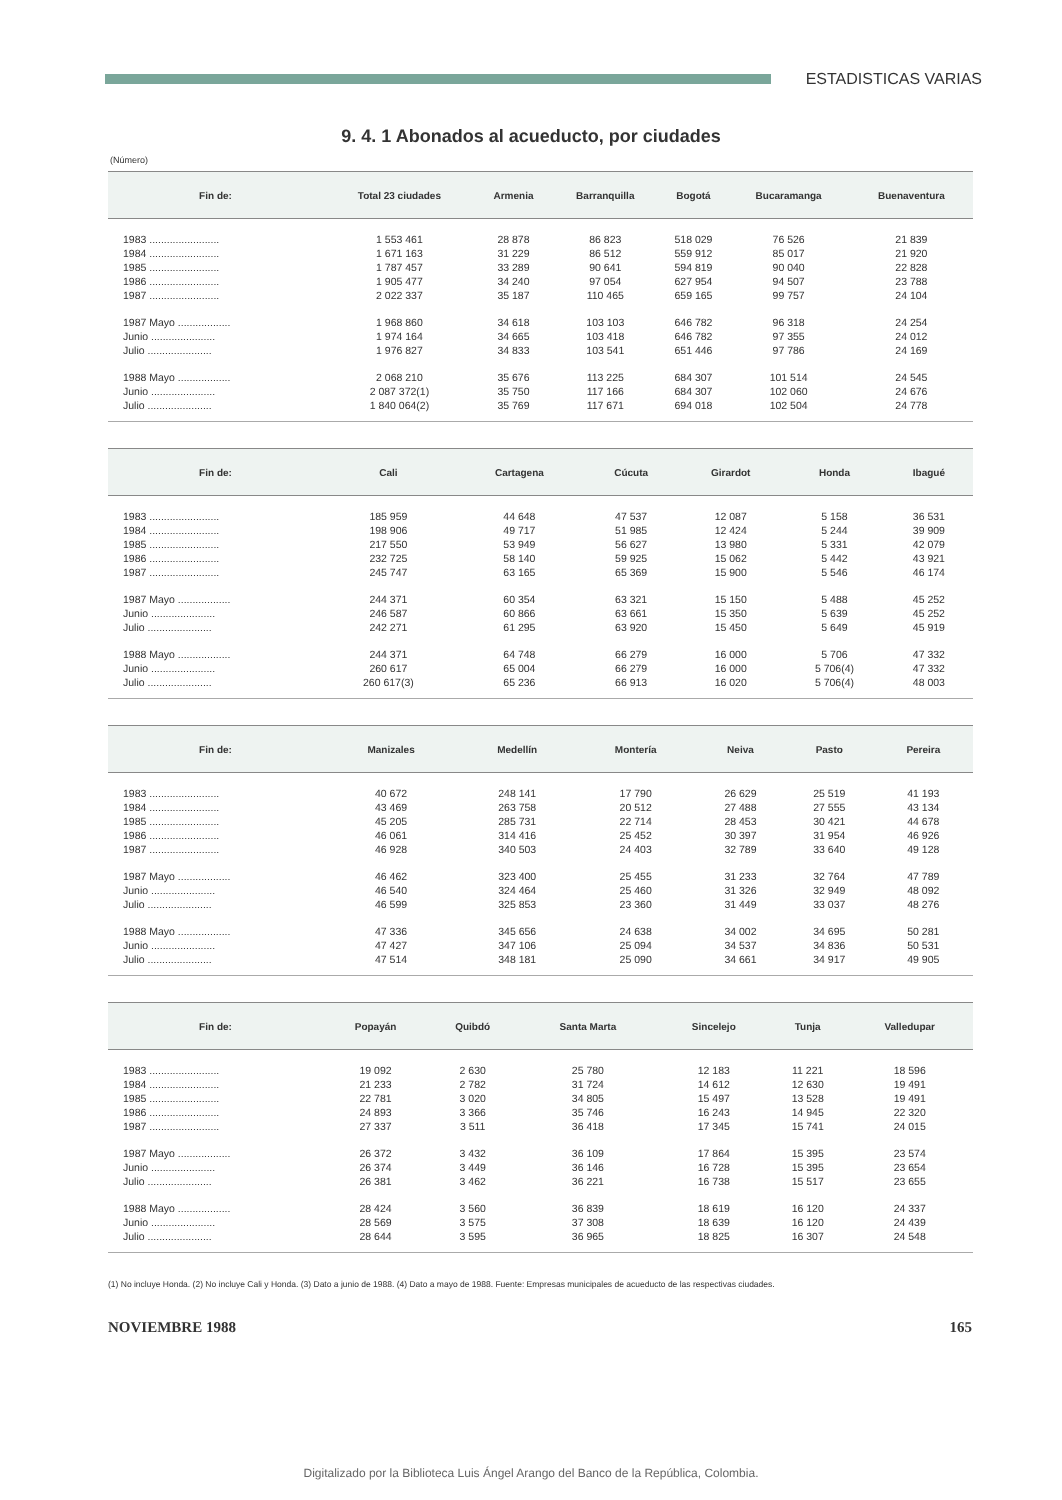ESTADISTICAS VARIAS
9. 4. 1 Abonados al acueducto, por ciudades
(Número)
| Fin de: | Total 23 ciudades | Armenia | Barranquilla | Bogotá | Bucaramanga | Buenaventura |
| --- | --- | --- | --- | --- | --- | --- |
| 1983 ........................ | 1 553 461 | 28 878 | 86 823 | 518 029 | 76 526 | 21 839 |
| 1984 ........................ | 1 671 163 | 31 229 | 86 512 | 559 912 | 85 017 | 21 920 |
| 1985 ........................ | 1 787 457 | 33 289 | 90 641 | 594 819 | 90 040 | 22 828 |
| 1986 ........................ | 1 905 477 | 34 240 | 97 054 | 627 954 | 94 507 | 23 788 |
| 1987 ........................ | 2 022 337 | 35 187 | 110 465 | 659 165 | 99 757 | 24 104 |
| 1987 Mayo .................. | 1 968 860 | 34 618 | 103 103 | 646 782 | 96 318 | 24 254 |
| Junio ...................... | 1 974 164 | 34 665 | 103 418 | 646 782 | 97 355 | 24 012 |
| Julio ...................... | 1 976 827 | 34 833 | 103 541 | 651 446 | 97 786 | 24 169 |
| 1988 Mayo .................. | 2 068 210 | 35 676 | 113 225 | 684 307 | 101 514 | 24 545 |
| Junio ...................... | 2 087 372(1) | 35 750 | 117 166 | 684 307 | 102 060 | 24 676 |
| Julio ...................... | 1 840 064(2) | 35 769 | 117 671 | 694 018 | 102 504 | 24 778 |
| Fin de: | Cali | Cartagena | Cúcuta | Girardot | Honda | Ibagué |
| --- | --- | --- | --- | --- | --- | --- |
| 1983 ........................ | 185 959 | 44 648 | 47 537 | 12 087 | 5 158 | 36 531 |
| 1984 ........................ | 198 906 | 49 717 | 51 985 | 12 424 | 5 244 | 39 909 |
| 1985 ........................ | 217 550 | 53 949 | 56 627 | 13 980 | 5 331 | 42 079 |
| 1986 ........................ | 232 725 | 58 140 | 59 925 | 15 062 | 5 442 | 43 921 |
| 1987 ........................ | 245 747 | 63 165 | 65 369 | 15 900 | 5 546 | 46 174 |
| 1987 Mayo .................. | 244 371 | 60 354 | 63 321 | 15 150 | 5 488 | 45 252 |
| Junio ...................... | 246 587 | 60 866 | 63 661 | 15 350 | 5 639 | 45 252 |
| Julio ...................... | 242 271 | 61 295 | 63 920 | 15 450 | 5 649 | 45 919 |
| 1988 Mayo .................. | 244 371 | 64 748 | 66 279 | 16 000 | 5 706 | 47 332 |
| Junio ...................... | 260 617 | 65 004 | 66 279 | 16 000 | 5 706(4) | 47 332 |
| Julio ...................... | 260 617(3) | 65 236 | 66 913 | 16 020 | 5 706(4) | 48 003 |
| Fin de: | Manizales | Medellín | Montería | Neiva | Pasto | Pereira |
| --- | --- | --- | --- | --- | --- | --- |
| 1983 ........................ | 40 672 | 248 141 | 17 790 | 26 629 | 25 519 | 41 193 |
| 1984 ........................ | 43 469 | 263 758 | 20 512 | 27 488 | 27 555 | 43 134 |
| 1985 ........................ | 45 205 | 285 731 | 22 714 | 28 453 | 30 421 | 44 678 |
| 1986 ........................ | 46 061 | 314 416 | 25 452 | 30 397 | 31 954 | 46 926 |
| 1987 ........................ | 46 928 | 340 503 | 24 403 | 32 789 | 33 640 | 49 128 |
| 1987 Mayo .................. | 46 462 | 323 400 | 25 455 | 31 233 | 32 764 | 47 789 |
| Junio ...................... | 46 540 | 324 464 | 25 460 | 31 326 | 32 949 | 48 092 |
| Julio ...................... | 46 599 | 325 853 | 23 360 | 31 449 | 33 037 | 48 276 |
| 1988 Mayo .................. | 47 336 | 345 656 | 24 638 | 34 002 | 34 695 | 50 281 |
| Junio ...................... | 47 427 | 347 106 | 25 094 | 34 537 | 34 836 | 50 531 |
| Julio ...................... | 47 514 | 348 181 | 25 090 | 34 661 | 34 917 | 49 905 |
| Fin de: | Popayán | Quibdó | Santa Marta | Sincelejo | Tunja | Valledupar |
| --- | --- | --- | --- | --- | --- | --- |
| 1983 ........................ | 19 092 | 2 630 | 25 780 | 12 183 | 11 221 | 18 596 |
| 1984 ........................ | 21 233 | 2 782 | 31 724 | 14 612 | 12 630 | 19 491 |
| 1985 ........................ | 22 781 | 3 020 | 34 805 | 15 497 | 13 528 | 19 491 |
| 1986 ........................ | 24 893 | 3 366 | 35 746 | 16 243 | 14 945 | 22 320 |
| 1987 ........................ | 27 337 | 3 511 | 36 418 | 17 345 | 15 741 | 24 015 |
| 1987 Mayo .................. | 26 372 | 3 432 | 36 109 | 17 864 | 15 395 | 23 574 |
| Junio ...................... | 26 374 | 3 449 | 36 146 | 16 728 | 15 395 | 23 654 |
| Julio ...................... | 26 381 | 3 462 | 36 221 | 16 738 | 15 517 | 23 655 |
| 1988 Mayo .................. | 28 424 | 3 560 | 36 839 | 18 619 | 16 120 | 24 337 |
| Junio ...................... | 28 569 | 3 575 | 37 308 | 18 639 | 16 120 | 24 439 |
| Julio ...................... | 28 644 | 3 595 | 36 965 | 18 825 | 16 307 | 24 548 |
(1) No incluye Honda. (2) No incluye Cali y Honda. (3) Dato a junio de 1988. (4) Dato a mayo de 1988. Fuente: Empresas municipales de acueducto de las respectivas ciudades.
NOVIEMBRE 1988 165
Digitalizado por la Biblioteca Luis Ángel Arango del Banco de la República, Colombia.